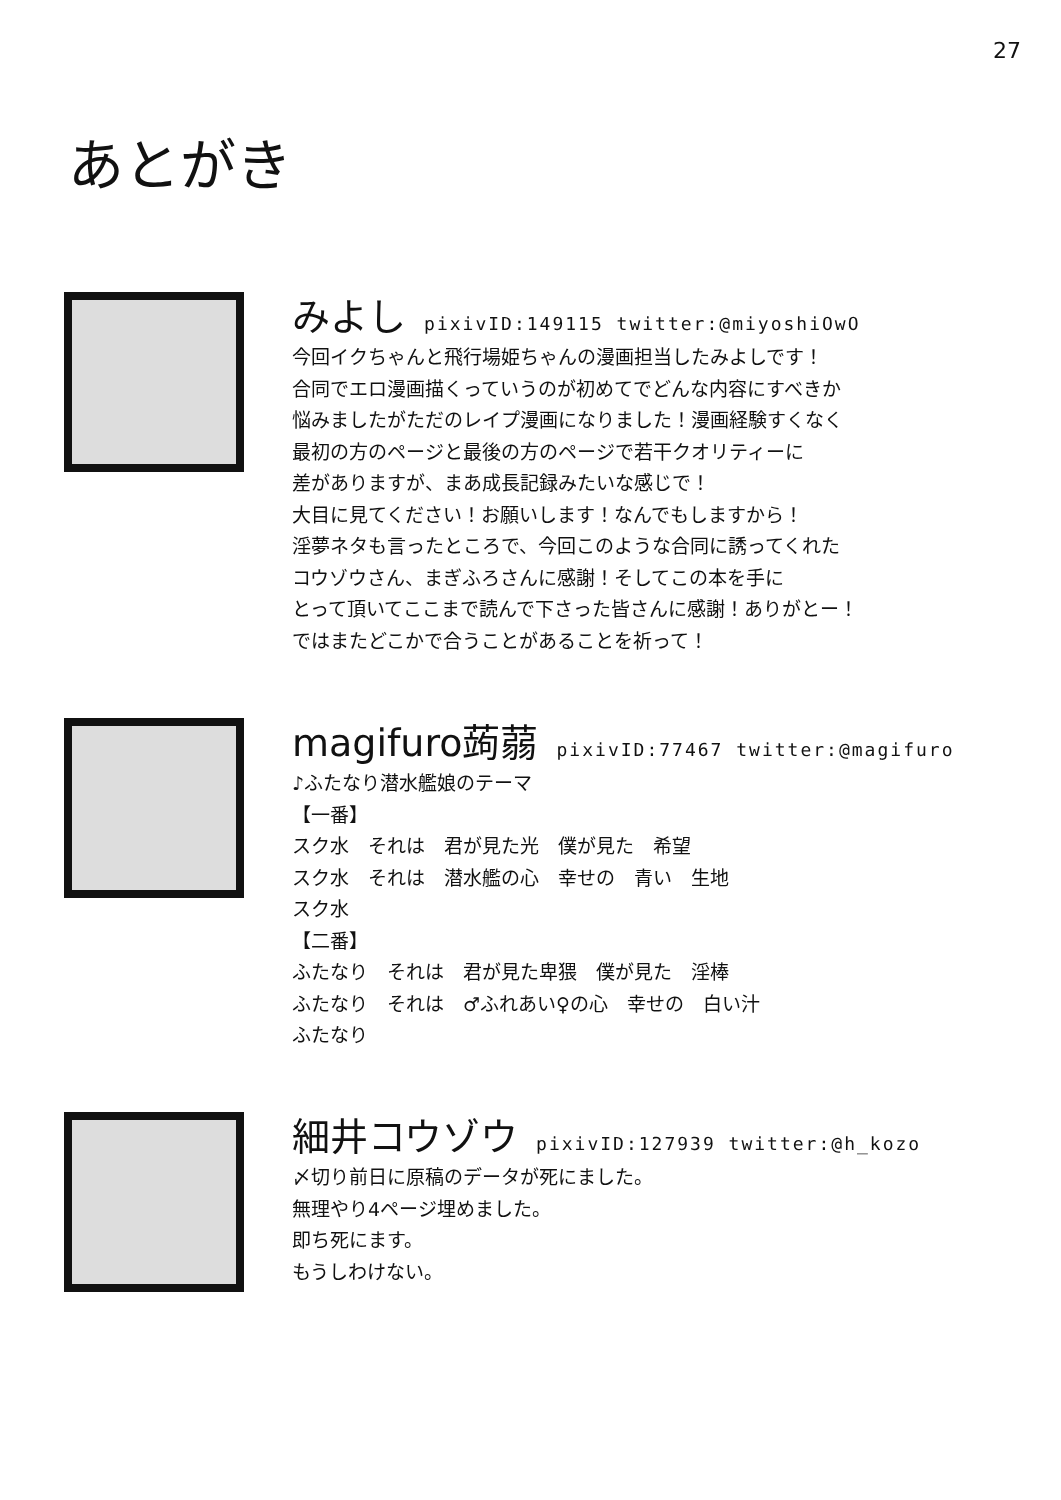27
あとがき
みよし pixivID:149115 twitter:@miyoshiOwO
今回イクちゃんと飛行場姫ちゃんの漫画担当したみよしです！
合同でエロ漫画描くっていうのが初めてでどんな内容にすべきか
悩みましたがただのレイプ漫画になりました！漫画経験すくなく
最初の方のページと最後の方のページで若干クオリティーに
差がありますが、まあ成長記録みたいな感じで！
大目に見てください！お願いします！なんでもしますから！
淫夢ネタも言ったところで、今回このような合同に誘ってくれた
コウゾウさん、まぎふろさんに感謝！そしてこの本を手に
とって頂いてここまで読んで下さった皆さんに感謝！ありがとー！
ではまたどこかで合うことがあることを祈って！
magifuro蒟蒻 pixivID:77467 twitter:@magifuro
♪ふたなり潜水艦娘のテーマ
【一番】
スク水　それは　君が見た光　僕が見た　希望
スク水　それは　潜水艦の心　幸せの　青い　生地
スク水
【二番】
ふたなり　それは　君が見た卑猥　僕が見た　淫棒
ふたなり　それは　♂ふれあい♀の心　幸せの　白い汁
ふたなり
細井コウゾウ pixivID:127939 twitter:@h_kozo
〆切り前日に原稿のデータが死にました。
無理やり4ページ埋めました。
即ち死にます。
もうしわけない。